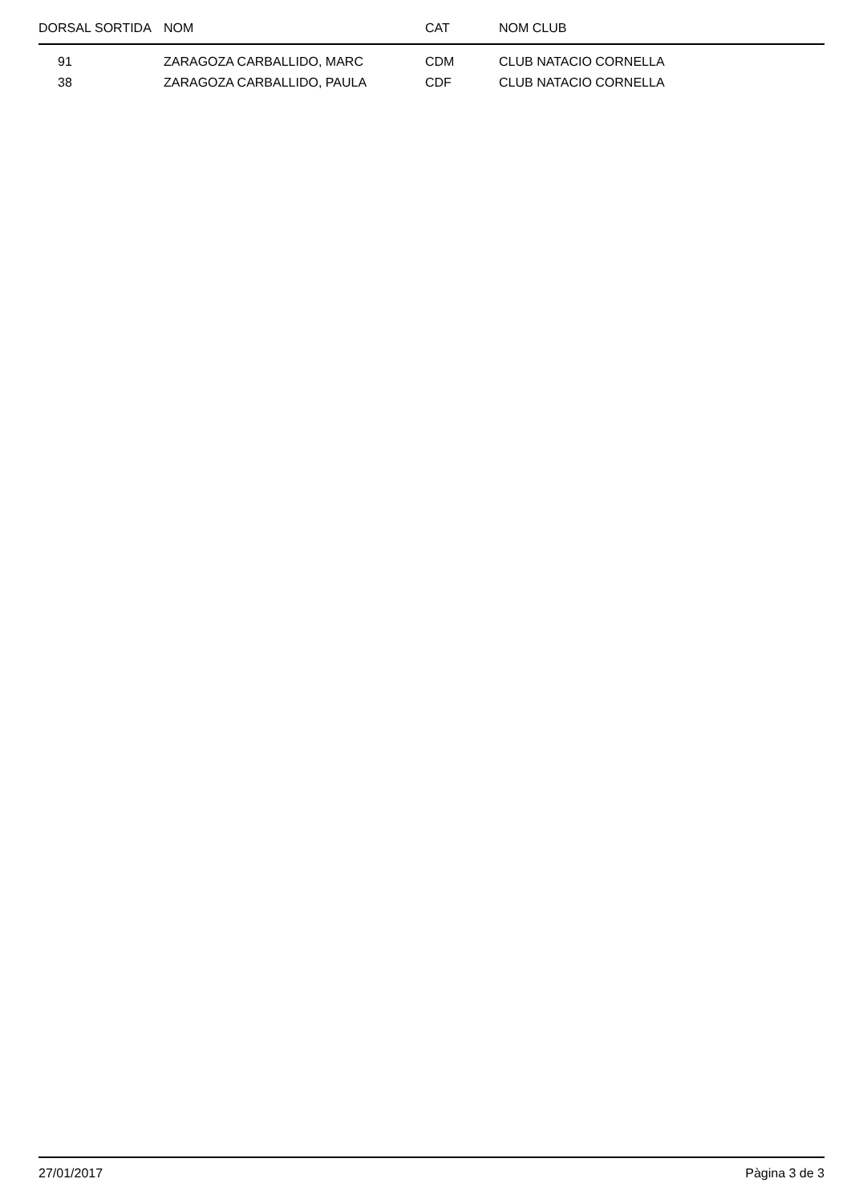| DORSAL | SORTIDA | NOM | CAT | NOM CLUB |
| --- | --- | --- | --- | --- |
| 91 | | ZARAGOZA CARBALLIDO, MARC | CDM | CLUB NATACIO CORNELLA |
| 38 | | ZARAGOZA CARBALLIDO, PAULA | CDF | CLUB NATACIO CORNELLA |
27/01/2017 Pàgina 3 de 3